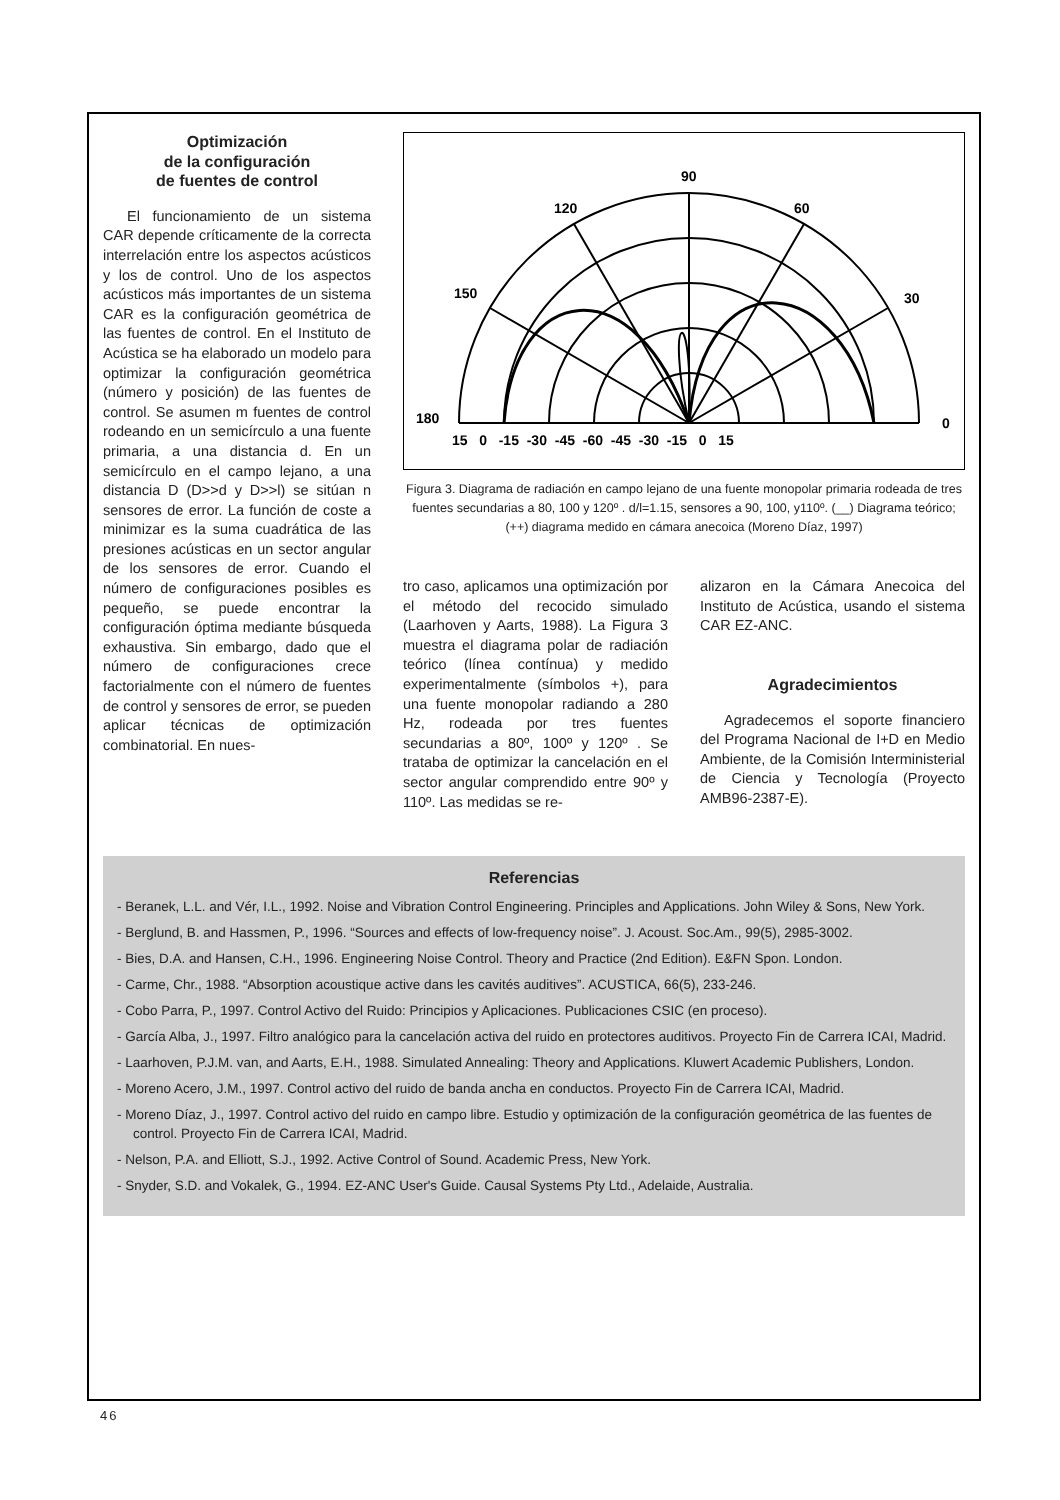Optimización
de la configuración
de fuentes de control
El funcionamiento de un sistema CAR depende críticamente de la correcta interrelación entre los aspectos acústicos y los de control. Uno de los aspectos acústicos más importantes de un sistema CAR es la configuración geométrica de las fuentes de control. En el Instituto de Acústica se ha elaborado un modelo para optimizar la configuración geométrica (número y posición) de las fuentes de control. Se asumen m fuentes de control rodeando en un semicírculo a una fuente primaria, a una distancia d. En un semicírculo en el campo lejano, a una distancia D (D>>d y D>>l) se sitúan n sensores de error. La función de coste a minimizar es la suma cuadrática de las presiones acústicas en un sector angular de los sensores de error. Cuando el número de configuraciones posibles es pequeño, se puede encontrar la configuración óptima mediante búsqueda exhaustiva. Sin embargo, dado que el número de configuraciones crece factorialmente con el número de fuentes de control y sensores de error, se pueden aplicar técnicas de optimización combinatorial. En nues-
90
120
60
150
30
180
0
15 0 -15 -30 -45 -60 -45 -30 -15 0 15
Figura 3. Diagrama de radiación en campo lejano de una fuente monopolar primaria rodeada de tres fuentes secundarias a 80, 100 y 120º . d/l=1.15, sensores a 90, 100, y110º. (__) Diagrama teórico;(++) diagrama medido en cámara anecoica (Moreno Díaz, 1997)
tro caso, aplicamos una optimización por el método del recocido simulado (Laarhoven y Aarts, 1988). La Figura 3 muestra el diagrama polar de radiación teórico (línea contínua) y medido experimentalmente (símbolos +), para una fuente monopolar radiando a 280 Hz, rodeada por tres fuentes secundarias a 80º, 100º y 120º . Se trataba de optimizar la cancelación en el sector angular comprendido entre 90º y 110º. Las medidas se re-
alizaron en la Cámara Anecoica del Instituto de Acústica, usando el sistema CAR EZ-ANC.
Agradecimientos
Agradecemos el soporte financiero del Programa Nacional de I+D en Medio Ambiente, de la Comisión Interministerial de Ciencia y Tecnología (Proyecto AMB96-2387-E).
Referencias
- Beranek, L.L. and Vér, I.L., 1992. Noise and Vibration Control Engineering. Principles and Applications. John Wiley & Sons, New York.
- Berglund, B. and Hassmen, P., 1996. “Sources and effects of low-frequency noise”. J. Acoust. Soc.Am., 99(5), 2985-3002.
- Bies, D.A. and Hansen, C.H., 1996. Engineering Noise Control. Theory and Practice (2nd Edition). E&FN Spon. London.
- Carme, Chr., 1988. “Absorption acoustique active dans les cavités auditives”. ACUSTICA, 66(5), 233-246.
- Cobo Parra, P., 1997. Control Activo del Ruido: Principios y Aplicaciones. Publicaciones CSIC (en proceso).
- García Alba, J., 1997. Filtro analógico para la cancelación activa del ruido en protectores auditivos. Proyecto Fin de Carrera ICAI, Madrid.
- Laarhoven, P.J.M. van, and Aarts, E.H., 1988. Simulated Annealing: Theory and Applications. Kluwert Academic Publishers, London.
- Moreno Acero, J.M., 1997. Control activo del ruido de banda ancha en conductos. Proyecto Fin de Carrera ICAI, Madrid.
- Moreno Díaz, J., 1997. Control activo del ruido en campo libre. Estudio y optimización de la configuración geométrica de las fuentes de control. Proyecto Fin de Carrera ICAI, Madrid.
- Nelson, P.A. and Elliott, S.J., 1992. Active Control of Sound. Academic Press, New York.
- Snyder, S.D. and Vokalek, G., 1994. EZ-ANC User's Guide. Causal Systems Pty Ltd., Adelaide, Australia.
46